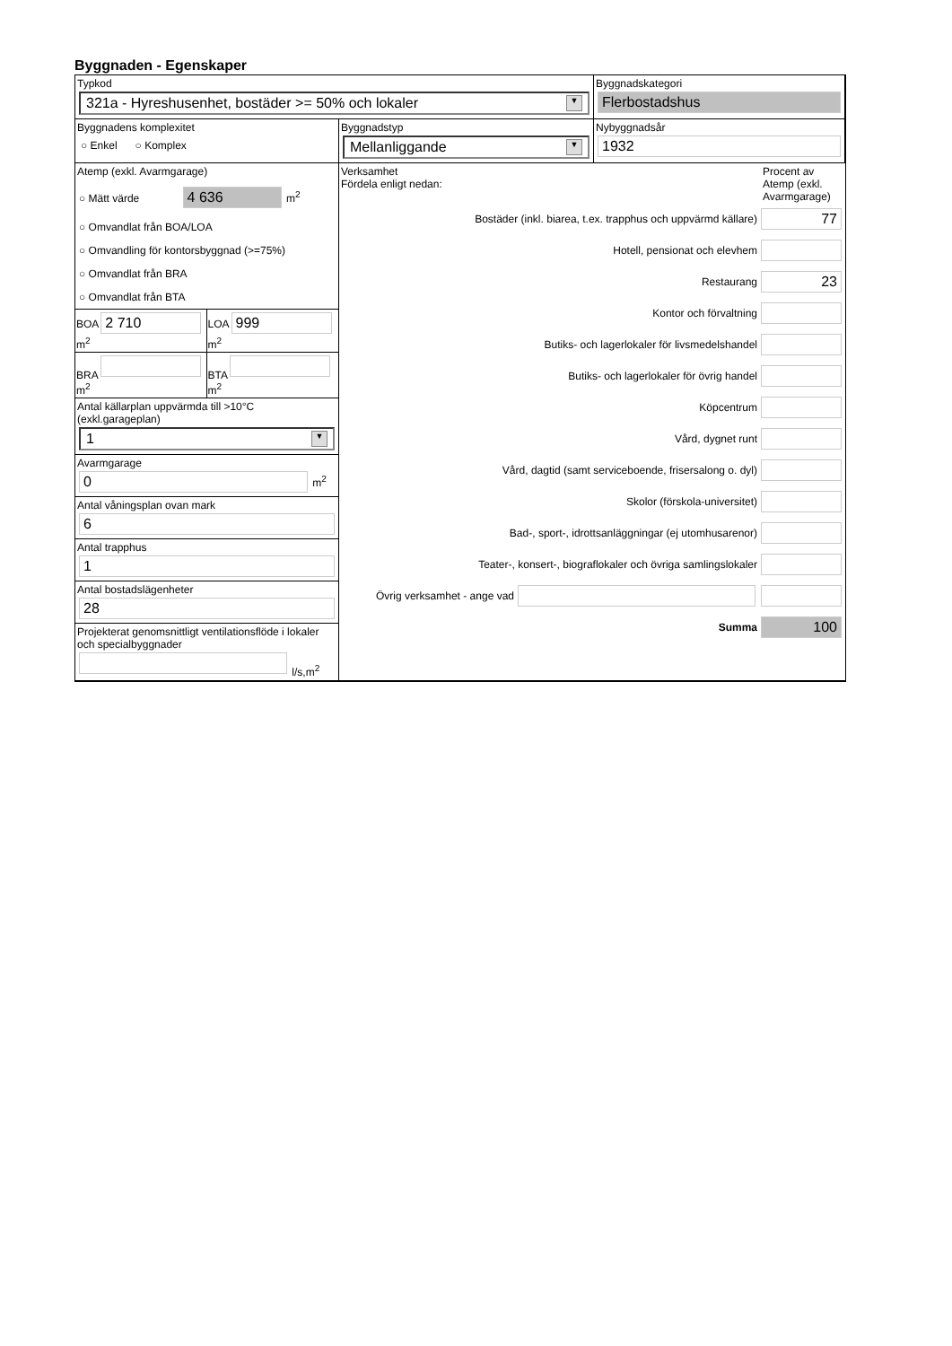Byggnaden - Egenskaper
Typkod
321a - Hyreshusenhet, bostäder >= 50% och lokaler ▼
Byggnadskategori
Flerbostadshus
Byggnadens komplexitet
○ Enkel ○ Komplex
Byggnadstyp
Mellanliggande ▼
Nybyggnadsår
1932
Atemp (exkl. Avarmgarage)
○ Mätt värde 4 636 m<sup>2</sup>
○ Omvandlat från BOA/LOA
○ Omvandling för kontorsbyggnad (>=75%)
○ Omvandlat från BRA
○ Omvandlat från BTA
BOA
2 710
m<sup>2</sup>
LOA
999
m<sup>2</sup>
BRA
m<sup>2</sup>
BTA
m<sup>2</sup>
Antal källarplan uppvärmda till >10°C
(exkl.garageplan)
1 ▼
Avarmgarage
0
m<sup>2</sup>
Antal våningsplan ovan mark
6
Antal trapphus
1
Antal bostadslägenheter
28
Projekterat genomsnittligt ventilationsflöde i lokaler och specialbyggnader
l/s,m<sup>2</sup>
Verksamhet
Fördela enligt nedan:
Procent av Atemp (exkl. Avarmgarage)
Bostäder (inkl. biarea, t.ex. trapphus och uppvärmd källare)
77
Hotell, pensionat och elevhem
Restaurang
23
Kontor och förvaltning
Butiks- och lagerlokaler för livsmedelshandel
Butiks- och lagerlokaler för övrig handel
Köpcentrum
Vård, dygnet runt
Vård, dagtid (samt serviceboende, frisersalong o. dyl)
Skolor (förskola-universitet)
Bad-, sport-, idrottsanläggningar (ej utomhusarenor)
Teater-, konsert-, biograflokaler och övriga samlingslokaler
Övrig verksamhet - ange vad
Summa
100